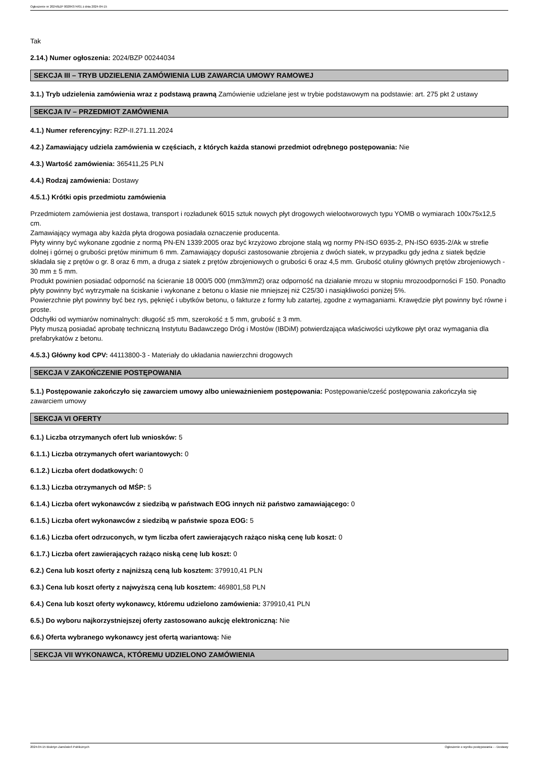Ogłoszenie nr 2024/BZP 00284374/01 z dnia 2024-04-15
Tak
2.14.) Numer ogłoszenia: 2024/BZP 00244034
SEKCJA III – TRYB UDZIELENIA ZAMÓWIENIA LUB ZAWARCIA UMOWY RAMOWEJ
3.1.) Tryb udzielenia zamówienia wraz z podstawą prawną Zamówienie udzielane jest w trybie podstawowym na podstawie: art. 275 pkt 2 ustawy
SEKCJA IV – PRZEDMIOT ZAMÓWIENIA
4.1.) Numer referencyjny: RZP-II.271.11.2024
4.2.) Zamawiający udziela zamówienia w częściach, z których każda stanowi przedmiot odrębnego postępowania: Nie
4.3.) Wartość zamówienia: 365411,25 PLN
4.4.) Rodzaj zamówienia: Dostawy
4.5.1.) Krótki opis przedmiotu zamówienia
Przedmiotem zamówienia jest dostawa, transport i rozładunek 6015 sztuk nowych płyt drogowych wielootworowych typu YOMB o wymiarach 100x75x12,5 cm.
Zamawiający wymaga aby każda płyta drogowa posiadała oznaczenie producenta.
Płyty winny być wykonane zgodnie z normą PN-EN 1339:2005 oraz być krzyżowo zbrojone stalą wg normy PN-ISO 6935-2, PN-ISO 6935-2/Ak w strefie dolnej i górnej o grubości prętów minimum 6 mm. Zamawiający dopuści zastosowanie zbrojenia z dwóch siatek, w przypadku gdy jedna z siatek będzie składała się z prętów o gr. 8 oraz 6 mm, a druga z siatek z prętów zbrojeniowych o grubości 6 oraz 4,5 mm. Grubość otuliny głównych prętów zbrojeniowych - 30 mm ± 5 mm.
Produkt powinien posiadać odporność na ścieranie 18 000/5 000 (mm3/mm2) oraz odporność na działanie mrozu w stopniu mrozoodporności F 150. Ponadto płyty powinny być wytrzymałe na ściskanie i wykonane z betonu o klasie nie mniejszej niż C25/30 i nasiąkliwości poniżej 5%.
Powierzchnie płyt powinny być bez rys, pęknięć i ubytków betonu, o fakturze z formy lub zatartej, zgodne z wymaganiami. Krawędzie płyt powinny być równe i proste.
Odchyłki od wymiarów nominalnych: długość ±5 mm, szerokość ± 5 mm, grubość ± 3 mm.
Płyty muszą posiadać aprobatę techniczną Instytutu Badawczego Dróg i Mostów (IBDiM) potwierdzająca właściwości użytkowe płyt oraz wymagania dla prefabrykatów z betonu.
4.5.3.) Główny kod CPV: 44113800-3 - Materiały do układania nawierzchni drogowych
SEKCJA V ZAKOŃCZENIE POSTĘPOWANIA
5.1.) Postępowanie zakończyło się zawarciem umowy albo unieważnieniem postępowania: Postępowanie/cześć postępowania zakończyła się zawarciem umowy
SEKCJA VI OFERTY
6.1.) Liczba otrzymanych ofert lub wniosków: 5
6.1.1.) Liczba otrzymanych ofert wariantowych: 0
6.1.2.) Liczba ofert dodatkowych: 0
6.1.3.) Liczba otrzymanych od MŚP: 5
6.1.4.) Liczba ofert wykonawców z siedzibą w państwach EOG innych niż państwo zamawiającego: 0
6.1.5.) Liczba ofert wykonawców z siedzibą w państwie spoza EOG: 5
6.1.6.) Liczba ofert odrzuconych, w tym liczba ofert zawierających rażąco niską cenę lub koszt: 0
6.1.7.) Liczba ofert zawierających rażąco niską cenę lub koszt: 0
6.2.) Cena lub koszt oferty z najniższą ceną lub kosztem: 379910,41 PLN
6.3.) Cena lub koszt oferty z najwyższą ceną lub kosztem: 469801,58 PLN
6.4.) Cena lub koszt oferty wykonawcy, któremu udzielono zamówienia: 379910,41 PLN
6.5.) Do wyboru najkorzystniejszej oferty zastosowano aukcję elektroniczną: Nie
6.6.) Oferta wybranego wykonawcy jest ofertą wariantową: Nie
SEKCJA VII WYKONAWCA, KTÓREMU UDZIELONO ZAMÓWIENIA
2024-04-15 Biuletyn Zamówień Publicznych Ogłoszenie o wyniku postępowania - - Dostawy